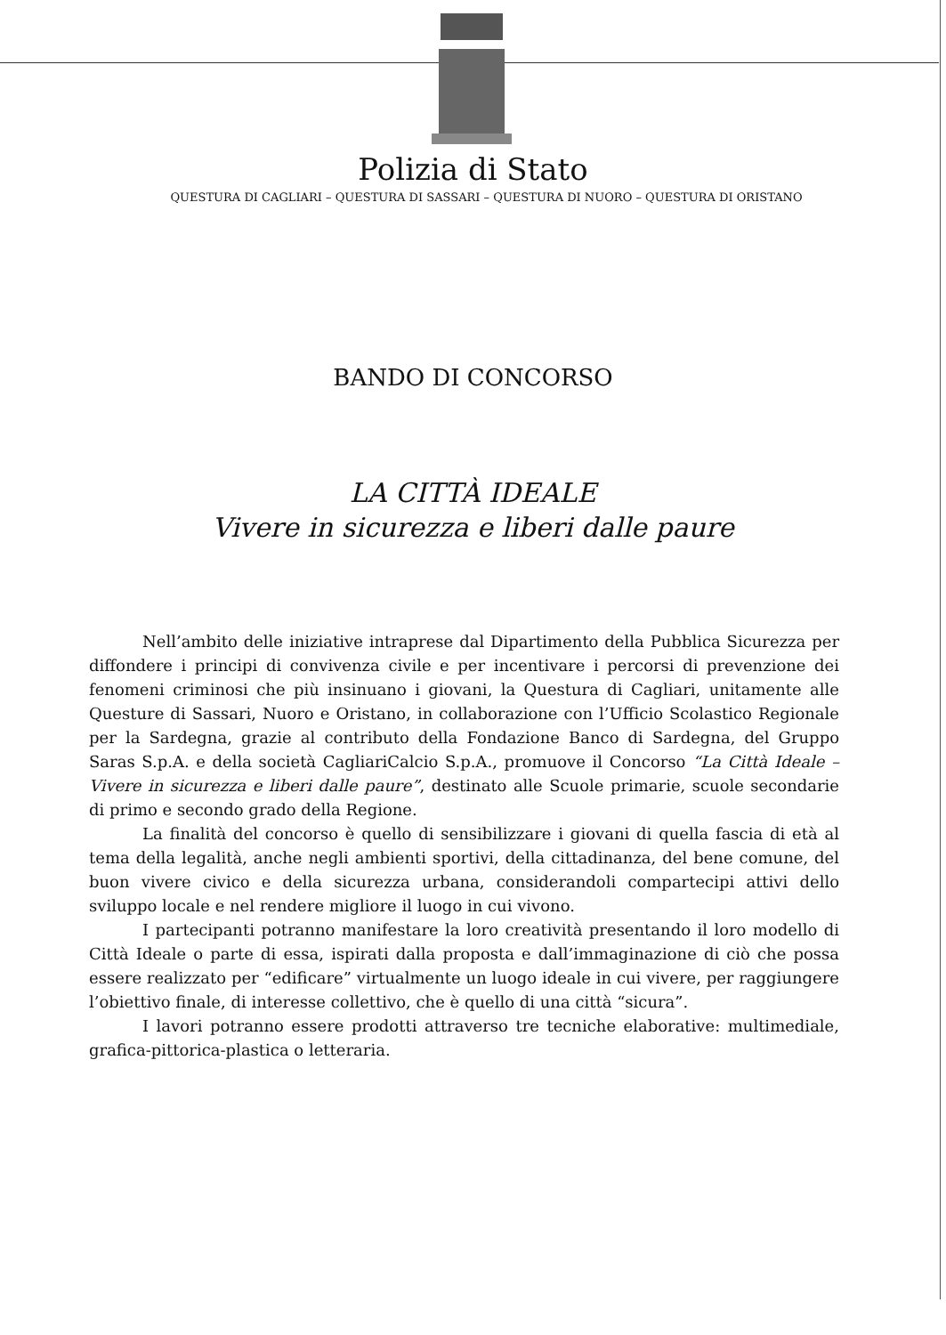Polizia di Stato
QUESTURA DI CAGLIARI – QUESTURA DI SASSARI – QUESTURA DI NUORO – QUESTURA DI ORISTANO
BANDO DI CONCORSO
LA CITTÀ IDEALE
Vivere in sicurezza e liberi dalle paure
Nell’ambito delle iniziative intraprese dal Dipartimento della Pubblica Sicurezza per diffondere i principi di convivenza civile e per incentivare i percorsi di prevenzione dei fenomeni criminosi che più insinuano i giovani, la Questura di Cagliari, unitamente alle Questure di Sassari, Nuoro e Oristano, in collaborazione con l’Ufficio Scolastico Regionale per la Sardegna, grazie al contributo della Fondazione Banco di Sardegna, del Gruppo Saras S.p.A. e della società CagliariCalcio S.p.A., promuove il Concorso “La Città Ideale – Vivere in sicurezza e liberi dalle paure”, destinato alle Scuole primarie, scuole secondarie di primo e secondo grado della Regione.
La finalità del concorso è quello di sensibilizzare i giovani di quella fascia di età al tema della legalità, anche negli ambienti sportivi, della cittadinanza, del bene comune, del buon vivere civico e della sicurezza urbana, considerandoli compartecipi attivi dello sviluppo locale e nel rendere migliore il luogo in cui vivono.
I partecipanti potranno manifestare la loro creatività presentando il loro modello di Città Ideale o parte di essa, ispirati dalla proposta e dall’immaginazione di ciò che possa essere realizzato per “edificare” virtualmente un luogo ideale in cui vivere, per raggiungere l’obiettivo finale, di interesse collettivo, che è quello di una città “sicura”.
I lavori potranno essere prodotti attraverso tre tecniche elaborative: multimediale, grafica-pittorica-plastica o letteraria.